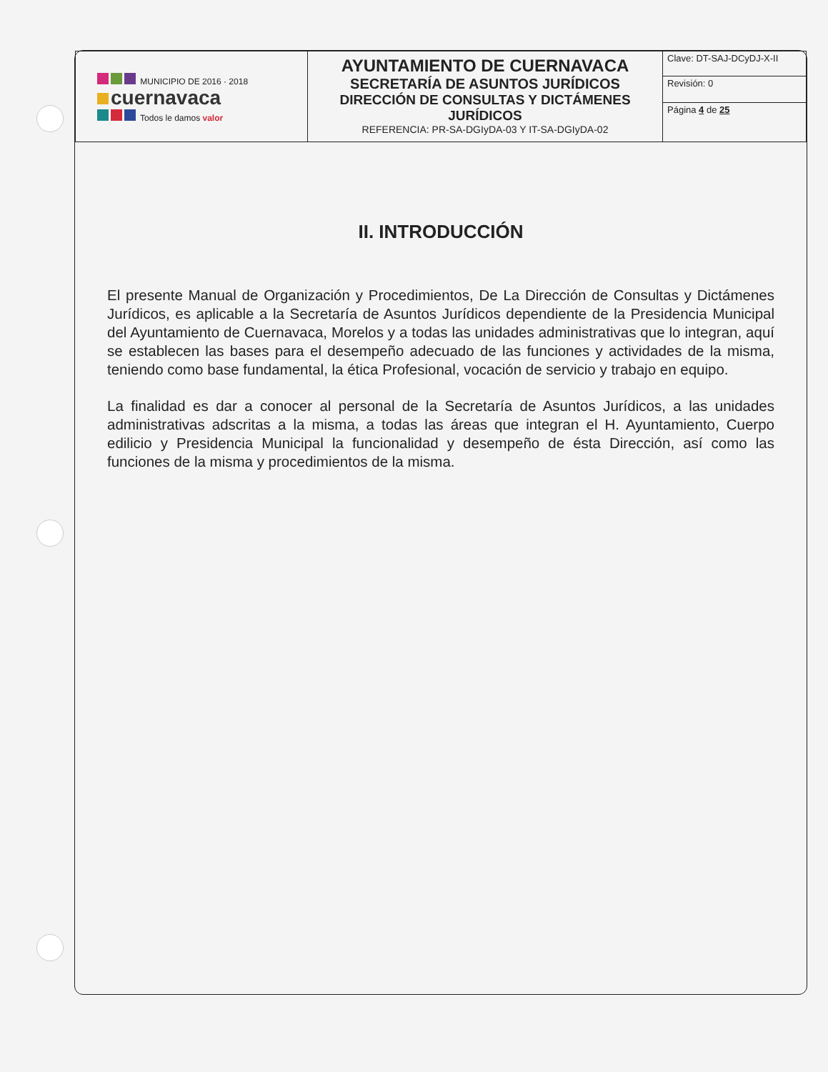| MUNICIPIO DE 2016 · 2018 cuernavaca Todos le damos valor | AYUNTAMIENTO DE CUERNAVACA SECRETARÍA DE ASUNTOS JURÍDICOS DIRECCIÓN DE CONSULTAS Y DICTÁMENES JURÍDICOS REFERENCIA: PR-SA-DGIyDA-03 Y IT-SA-DGIyDA-02 | Clave: DT-SAJ-DCyDJ-X-II |
| | | Revisión: 0 |
| | | Página 4 de 25 |
II. INTRODUCCIÓN
El presente Manual de Organización y Procedimientos, De La Dirección de Consultas y Dictámenes Jurídicos, es aplicable a la Secretaría de Asuntos Jurídicos dependiente de la Presidencia Municipal del Ayuntamiento de Cuernavaca, Morelos y a todas las unidades administrativas que lo integran, aquí se establecen las bases para el desempeño adecuado de las funciones y actividades de la misma, teniendo como base fundamental, la ética Profesional, vocación de servicio y trabajo en equipo.
La finalidad es dar a conocer al personal de la Secretaría de Asuntos Jurídicos, a las unidades administrativas adscritas a la misma, a todas las áreas que integran el H. Ayuntamiento, Cuerpo edilicio y Presidencia Municipal la funcionalidad y desempeño de ésta Dirección, así como las funciones de la misma y procedimientos de la misma.